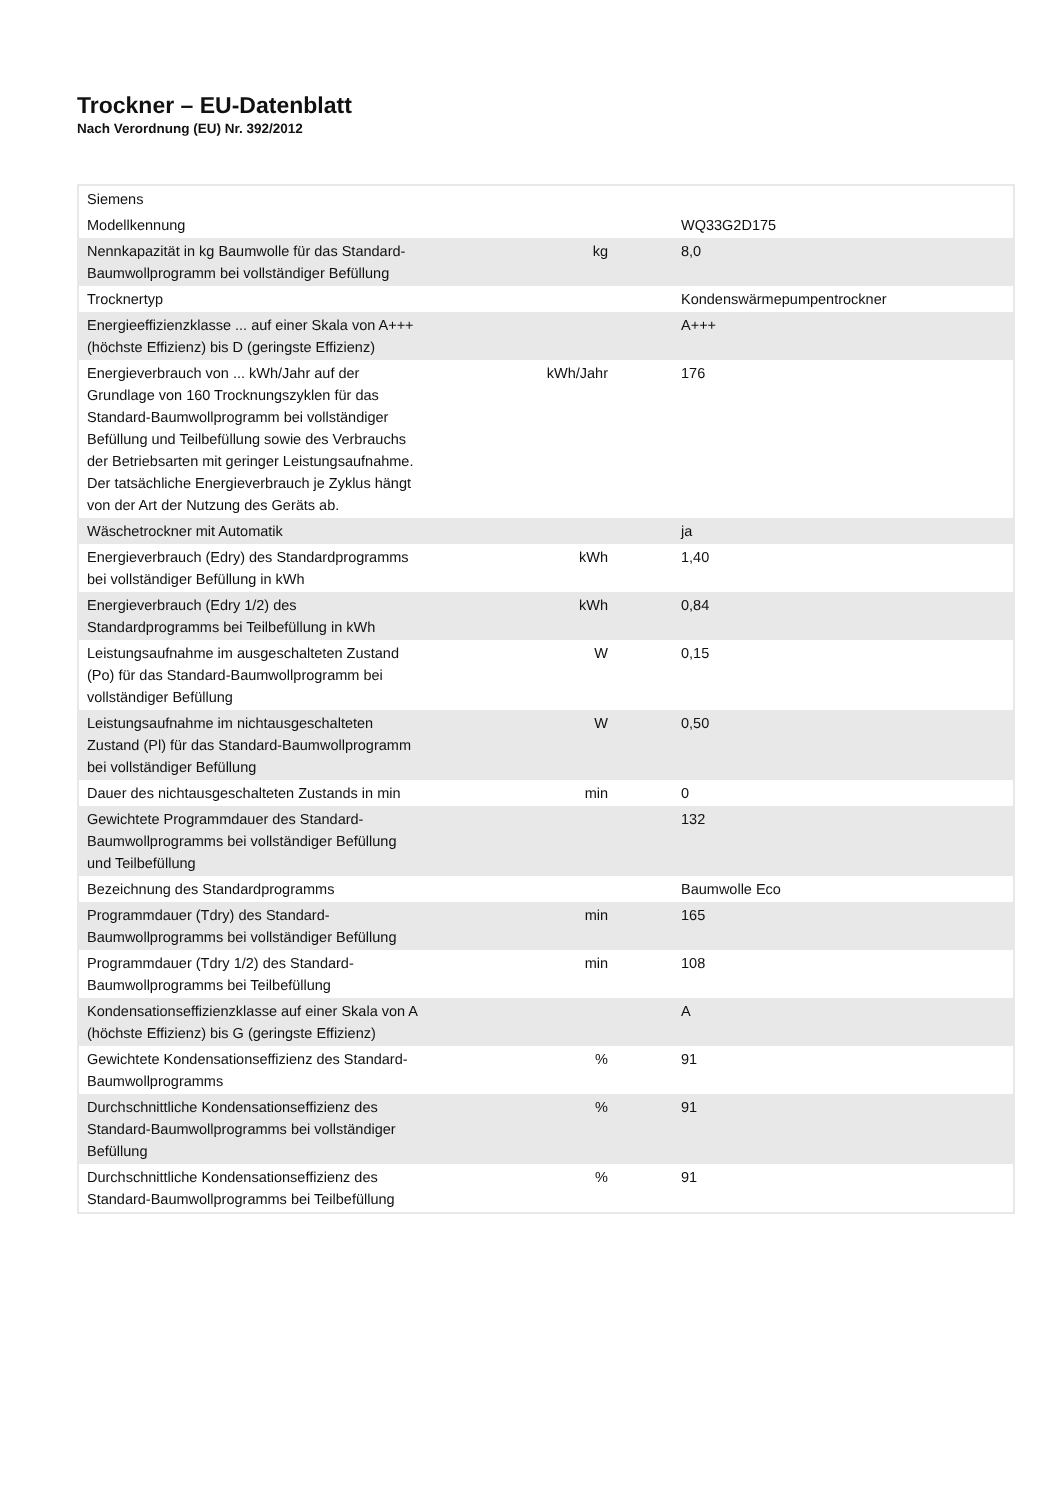Trockner – EU-Datenblatt
Nach Verordnung (EU) Nr. 392/2012
| Siemens | | |
| Modellkennung | | WQ33G2D175 |
| Nennkapazität in kg Baumwolle für das Standard-Baumwollprogramm bei vollständiger Befüllung | kg | 8,0 |
| Trocknertyp | | Kondenswärmepumpentrockner |
| Energieeffizienzklasse ... auf einer Skala von A+++ (höchste Effizienz) bis D (geringste Effizienz) | | A+++ |
| Energieverbrauch von ... kWh/Jahr auf der Grundlage von 160 Trocknungszyklen für das Standard-Baumwollprogramm bei vollständiger Befüllung und Teilbefüllung sowie des Verbrauchs der Betriebsarten mit geringer Leistungsaufnahme. Der tatsächliche Energieverbrauch je Zyklus hängt von der Art der Nutzung des Geräts ab. | kWh/Jahr | 176 |
| Wäschetrockner mit Automatik | | ja |
| Energieverbrauch (Edry) des Standardprogramms bei vollständiger Befüllung in kWh | kWh | 1,40 |
| Energieverbrauch (Edry 1/2) des Standardprogramms bei Teilbefüllung in kWh | kWh | 0,84 |
| Leistungsaufnahme im ausgeschalteten Zustand (Po) für das Standard-Baumwollprogramm bei vollständiger Befüllung | W | 0,15 |
| Leistungsaufnahme im nichtausgeschalteten Zustand (Pl) für das Standard-Baumwollprogramm bei vollständiger Befüllung | W | 0,50 |
| Dauer des nichtausgeschalteten Zustands in min | min | 0 |
| Gewichtete Programmdauer des Standard-Baumwollprogramms bei vollständiger Befüllung und Teilbefüllung | | 132 |
| Bezeichnung des Standardprogramms | | Baumwolle Eco |
| Programmdauer (Tdry) des Standard-Baumwollprogramms bei vollständiger Befüllung | min | 165 |
| Programmdauer (Tdry 1/2) des Standard-Baumwollprogramms bei Teilbefüllung | min | 108 |
| Kondensationseffizienzklasse auf einer Skala von A (höchste Effizienz) bis G (geringste Effizienz) | | A |
| Gewichtete Kondensationseffizienz des Standard-Baumwollprogramms | % | 91 |
| Durchschnittliche Kondensationseffizienz des Standard-Baumwollprogramms bei vollständiger Befüllung | % | 91 |
| Durchschnittliche Kondensationseffizienz des Standard-Baumwollprogramms bei Teilbefüllung | % | 91 |